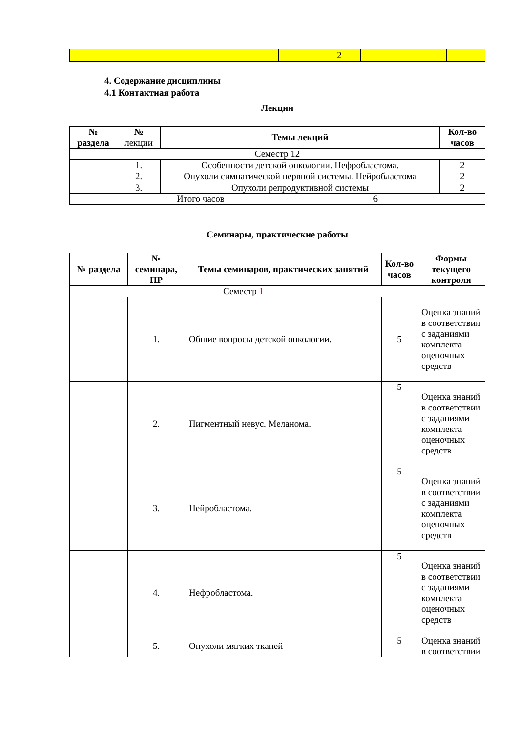| | | | 2 | | | |
4. Содержание дисциплины
4.1 Контактная работа
Лекции
| № раздела | № лекции | Темы лекций | Кол-во часов |
| Семестр 12 | | | |
| | 1. | Особенности детской онкологии. Нефробластома. | 2 |
| | 2. | Опухоли симпатической нервной системы. Нейробластома | 2 |
| | 3. | Опухоли репродуктивной системы | 2 |
| Итого часов 6 | | | |
Семинары, практические работы
| № раздела | № семинара, ПР | Темы семинаров, практических занятий | Кол-во часов | Формы текущего контроля |
| --- | --- | --- | --- | --- |
| Семестр 1 | | | | |
| | 1. | Общие вопросы детской онкологии. | 5 | Оценка знаний в соответствии с заданиями комплекта оценочных средств |
| | 2. | Пигментный невус. Меланома. | 5 | Оценка знаний в соответствии с заданиями комплекта оценочных средств |
| | 3. | Нейробластома. | 5 | Оценка знаний в соответствии с заданиями комплекта оценочных средств |
| | 4. | Нефробластома. | 5 | Оценка знаний в соответствии с заданиями комплекта оценочных средств |
| | 5. | Опухоли мягких тканей | 5 | Оценка знаний в соответствии |